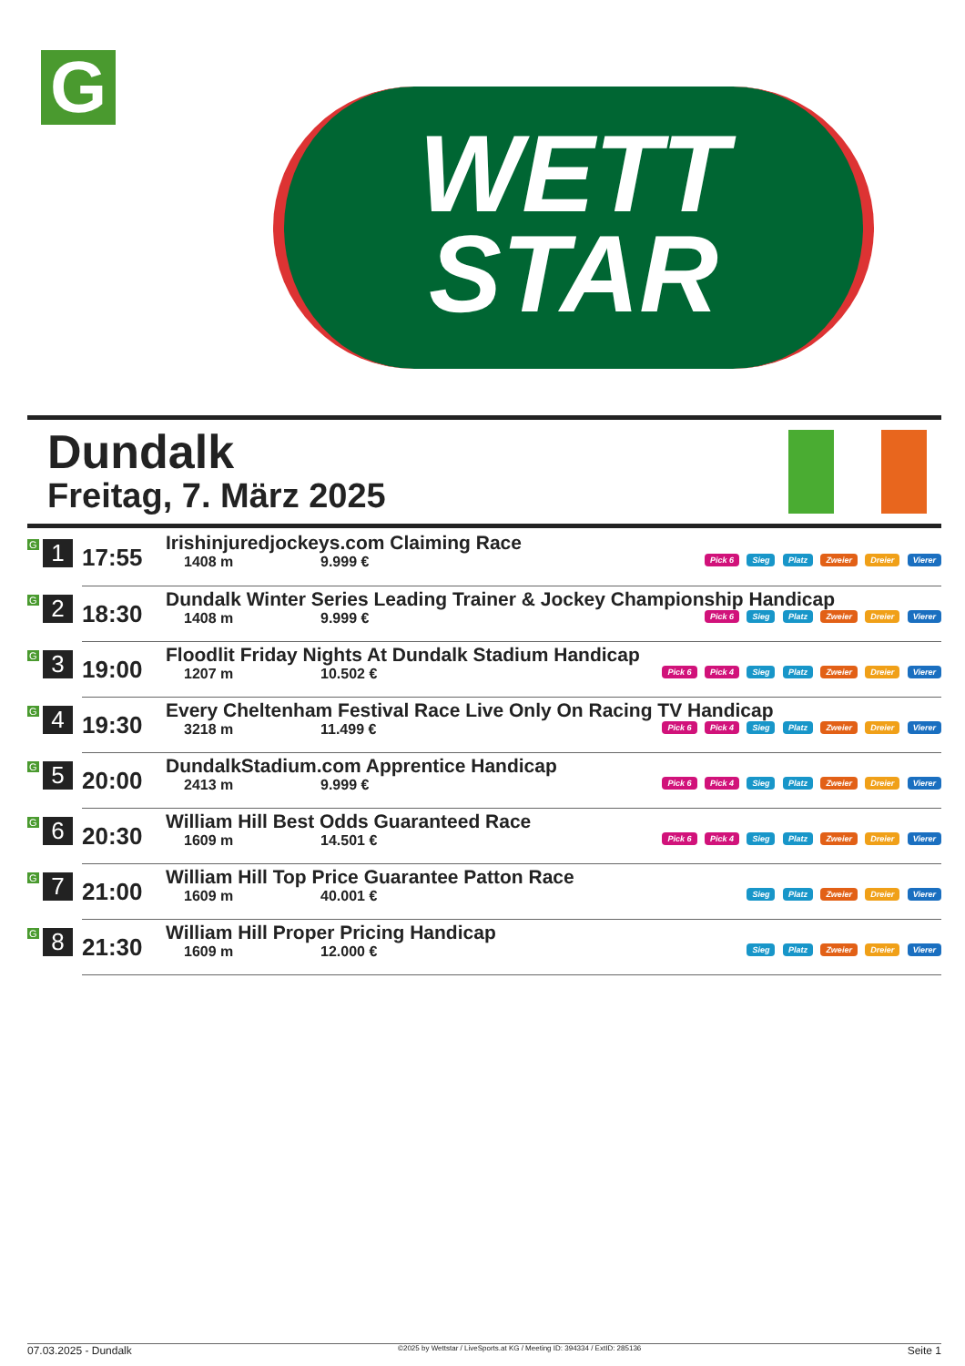G
WETT
STAR
Dundalk
Freitag, 7. März 2025
| G 1 | 17:55 | Irishinjuredjockeys.com Claiming Race 1408 m 9.999 € Pick 6 Sieg Platz Zweier Dreier Vierer |
| G 2 | 18:30 | Dundalk Winter Series Leading Trainer & Jockey Championship Handicap 1408 m 9.999 € Pick 6 Sieg Platz Zweier Dreier Vierer |
| G 3 | 19:00 | Floodlit Friday Nights At Dundalk Stadium Handicap 1207 m 10.502 € Pick 6 Pick 4 Sieg Platz Zweier Dreier Vierer |
| G 4 | 19:30 | Every Cheltenham Festival Race Live Only On Racing TV Handicap 3218 m 11.499 € Pick 6 Pick 4 Sieg Platz Zweier Dreier Vierer |
| G 5 | 20:00 | DundalkStadium.com Apprentice Handicap 2413 m 9.999 € Pick 6 Pick 4 Sieg Platz Zweier Dreier Vierer |
| G 6 | 20:30 | William Hill Best Odds Guaranteed Race 1609 m 14.501 € Pick 6 Pick 4 Sieg Platz Zweier Dreier Vierer |
| G 7 | 21:00 | William Hill Top Price Guarantee Patton Race 1609 m 40.001 € Sieg Platz Zweier Dreier Vierer |
| G 8 | 21:30 | William Hill Proper Pricing Handicap 1609 m 12.000 € Sieg Platz Zweier Dreier Vierer |
07.03.2025 - Dundalk ©2025 by Wettstar / LiveSports.at KG / Meeting ID: 394334 / ExtID: 285136 Seite 1